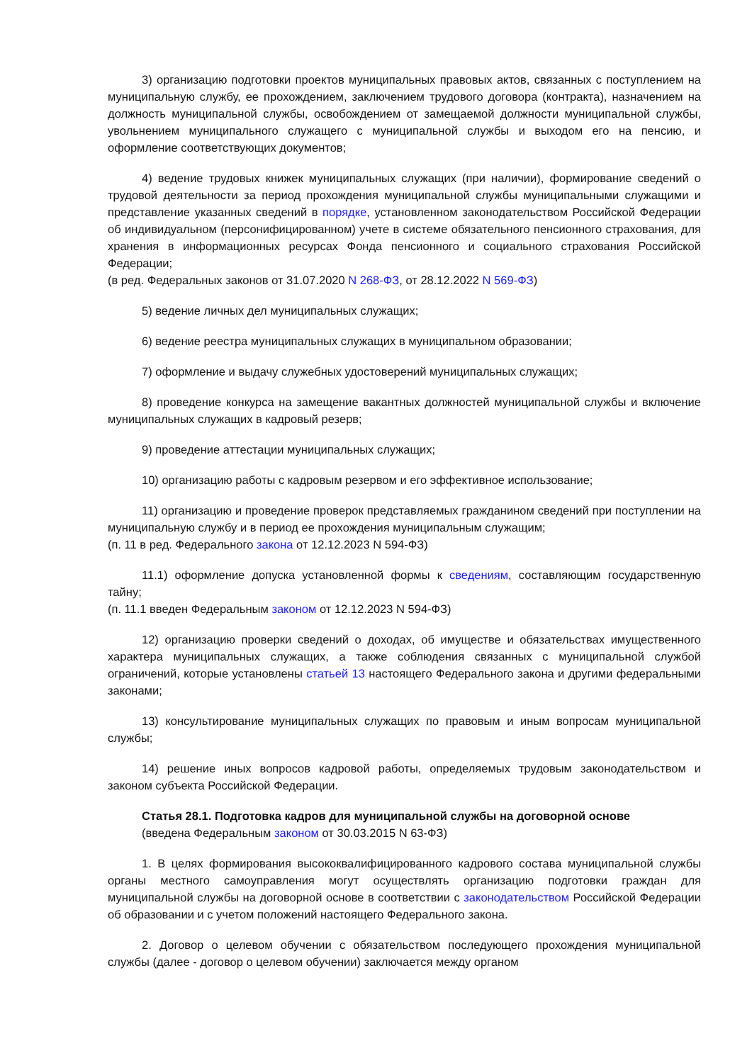3) организацию подготовки проектов муниципальных правовых актов, связанных с поступлением на муниципальную службу, ее прохождением, заключением трудового договора (контракта), назначением на должность муниципальной службы, освобождением от замещаемой должности муниципальной службы, увольнением муниципального служащего с муниципальной службы и выходом его на пенсию, и оформление соответствующих документов;
4) ведение трудовых книжек муниципальных служащих (при наличии), формирование сведений о трудовой деятельности за период прохождения муниципальной службы муниципальными служащими и представление указанных сведений в порядке, установленном законодательством Российской Федерации об индивидуальном (персонифицированном) учете в системе обязательного пенсионного страхования, для хранения в информационных ресурсах Фонда пенсионного и социального страхования Российской Федерации;
(в ред. Федеральных законов от 31.07.2020 N 268-ФЗ, от 28.12.2022 N 569-ФЗ)
5) ведение личных дел муниципальных служащих;
6) ведение реестра муниципальных служащих в муниципальном образовании;
7) оформление и выдачу служебных удостоверений муниципальных служащих;
8) проведение конкурса на замещение вакантных должностей муниципальной службы и включение муниципальных служащих в кадровый резерв;
9) проведение аттестации муниципальных служащих;
10) организацию работы с кадровым резервом и его эффективное использование;
11) организацию и проведение проверок представляемых гражданином сведений при поступлении на муниципальную службу и в период ее прохождения муниципальным служащим;
(п. 11 в ред. Федерального закона от 12.12.2023 N 594-ФЗ)
11.1) оформление допуска установленной формы к сведениям, составляющим государственную тайну;
(п. 11.1 введен Федеральным законом от 12.12.2023 N 594-ФЗ)
12) организацию проверки сведений о доходах, об имуществе и обязательствах имущественного характера муниципальных служащих, а также соблюдения связанных с муниципальной службой ограничений, которые установлены статьей 13 настоящего Федерального закона и другими федеральными законами;
13) консультирование муниципальных служащих по правовым и иным вопросам муниципальной службы;
14) решение иных вопросов кадровой работы, определяемых трудовым законодательством и законом субъекта Российской Федерации.
Статья 28.1. Подготовка кадров для муниципальной службы на договорной основе
(введена Федеральным законом от 30.03.2015 N 63-ФЗ)
1. В целях формирования высококвалифицированного кадрового состава муниципальной службы органы местного самоуправления могут осуществлять организацию подготовки граждан для муниципальной службы на договорной основе в соответствии с законодательством Российской Федерации об образовании и с учетом положений настоящего Федерального закона.
2. Договор о целевом обучении с обязательством последующего прохождения муниципальной службы (далее - договор о целевом обучении) заключается между органом